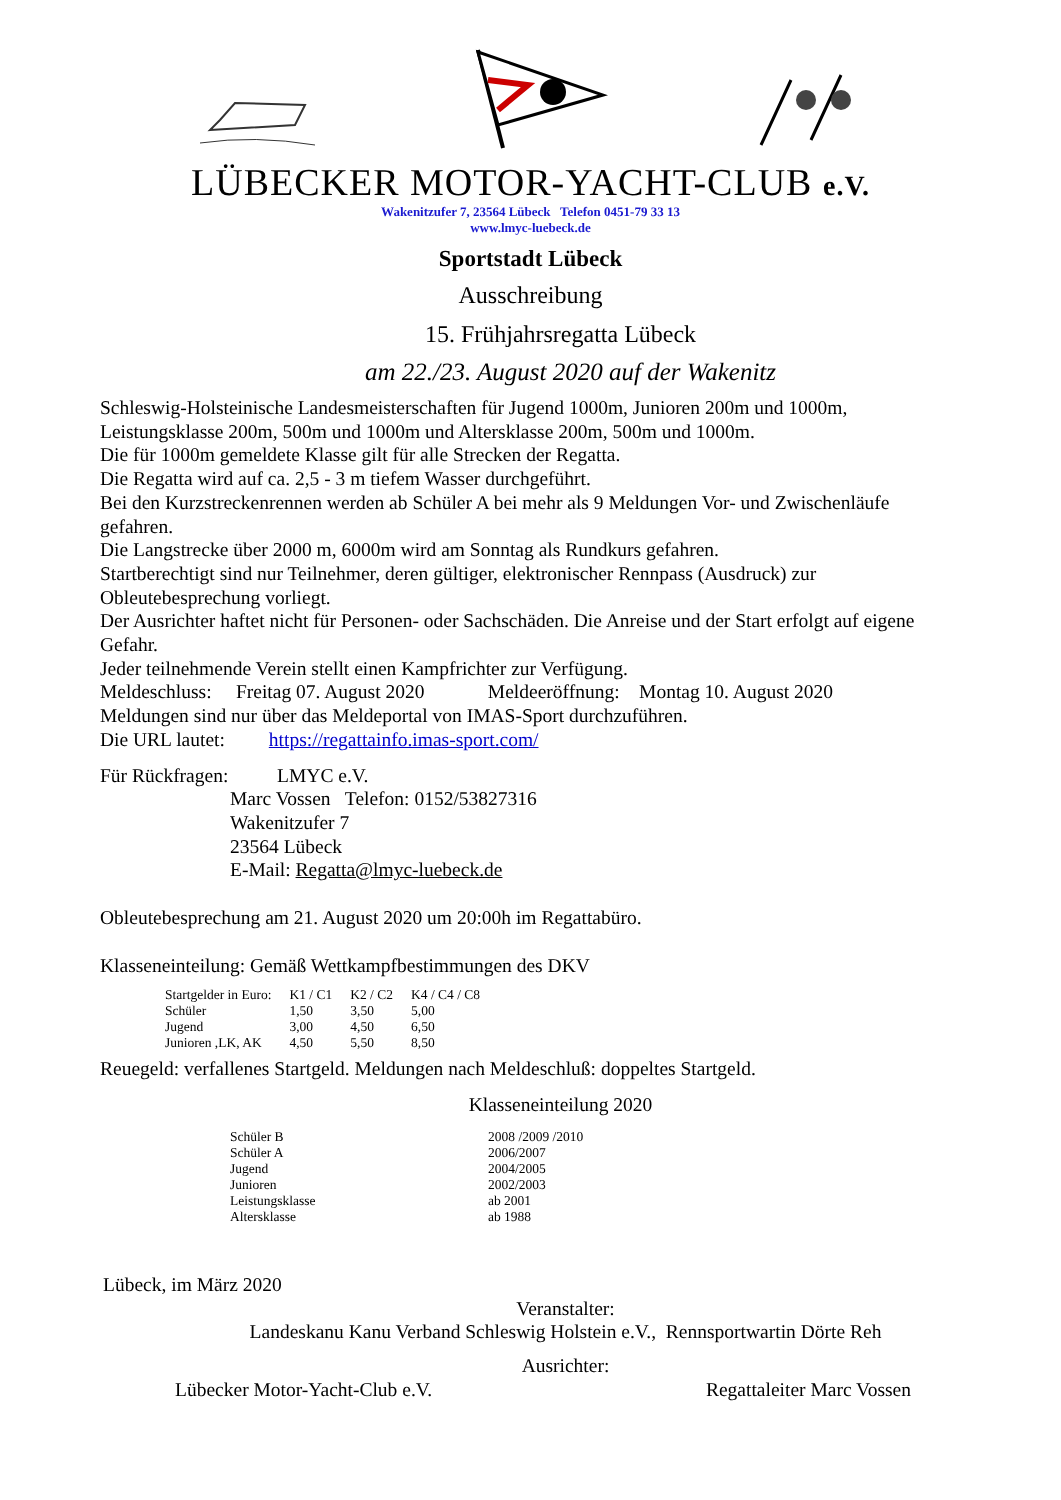LÜBECKER MOTOR-YACHT-CLUB e.V.
Wakenitzufer 7, 23564 Lübeck Telefon 0451-79 33 13
www.lmyc-luebeck.de
Sportstadt Lübeck
Ausschreibung
15. Frühjahrsregatta Lübeck
am 22./23. August 2020 auf der Wakenitz
Schleswig-Holsteinische Landesmeisterschaften für Jugend 1000m, Junioren 200m und 1000m, Leistungsklasse 200m, 500m und 1000m und Altersklasse 200m, 500m und 1000m.
Die für 1000m gemeldete Klasse gilt für alle Strecken der Regatta.
Die Regatta wird auf ca. 2,5 - 3 m tiefem Wasser durchgeführt.
Bei den Kurzstreckenrennen werden ab Schüler A bei mehr als 9 Meldungen Vor- und Zwischenläufe gefahren.
Die Langstrecke über 2000 m, 6000m wird am Sonntag als Rundkurs gefahren.
Startberechtigt sind nur Teilnehmer, deren gültiger, elektronischer Rennpass (Ausdruck) zur Obleutebesprechung vorliegt.
Der Ausrichter haftet nicht für Personen- oder Sachschäden. Die Anreise und der Start erfolgt auf eigene Gefahr.
Jeder teilnehmende Verein stellt einen Kampfrichter zur Verfügung.
Meldeschluss: Freitag 07. August 2020 Meldeeröffnung: Montag 10. August 2020
Meldungen sind nur über das Meldeportal von IMAS-Sport durchzuführen.
Die URL lautet: https://regattainfo.imas-sport.com/
Für Rückfragen: LMYC e.V.
Marc Vossen Telefon: 0152/53827316
Wakenitzufer 7
23564 Lübeck
E-Mail: Regatta@lmyc-luebeck.de
Obleutebesprechung am 21. August 2020 um 20:00h im Regattabüro.
Klasseneinteilung: Gemäß Wettkampfbestimmungen des DKV
| Startgelder in Euro: | K1 / C1 | K2 / C2 | K4 / C4 / C8 |
| Schüler | 1,50 | 3,50 | 5,00 |
| Jugend | 3,00 | 4,50 | 6,50 |
| Junioren ,LK, AK | 4,50 | 5,50 | 8,50 |
Reuegeld: verfallenes Startgeld. Meldungen nach Meldeschluß: doppeltes Startgeld.
Klasseneinteilung 2020
| Schüler B | 2008 /2009 /2010 |
| Schüler A | 2006/2007 |
| Jugend | 2004/2005 |
| Junioren | 2002/2003 |
| Leistungsklasse | ab 2001 |
| Altersklasse | ab 1988 |
Lübeck, im März 2020
Veranstalter:
Landeskanu Kanu Verband Schleswig Holstein e.V., Rennsportwartin Dörte Reh
Ausrichter:
Lübecker Motor-Yacht-Club e.V. Regattaleiter Marc Vossen